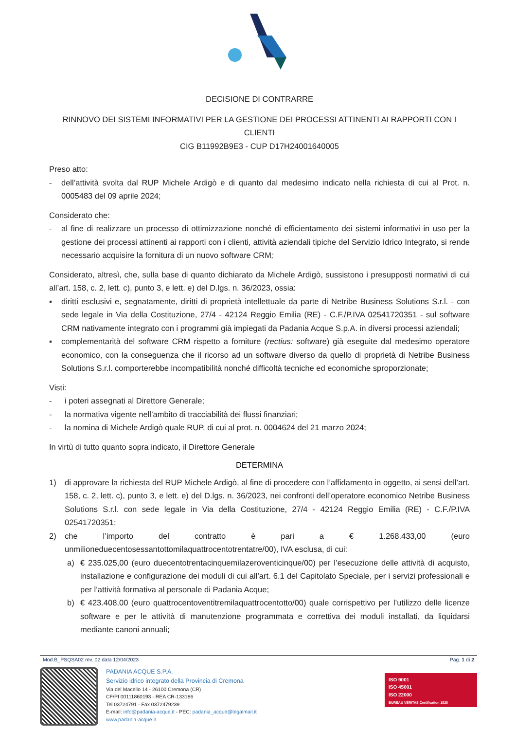DECISIONE DI CONTRARRE
RINNOVO DEI SISTEMI INFORMATIVI PER LA GESTIONE DEI PROCESSI ATTINENTI AI RAPPORTI CON I CLIENTI
CIG B11992B9E3 - CUP D17H24001640005
Preso atto:
- dell’attività svolta dal RUP Michele Ardigò e di quanto dal medesimo indicato nella richiesta di cui al Prot. n. 0005483 del 09 aprile 2024;
Considerato che:
- al fine di realizzare un processo di ottimizzazione nonché di efficientamento dei sistemi informativi in uso per la gestione dei processi attinenti ai rapporti con i clienti, attività aziendali tipiche del Servizio Idrico Integrato, si rende necessario acquisire la fornitura di un nuovo software CRM;
Considerato, altresì, che, sulla base di quanto dichiarato da Michele Ardigò, sussistono i presupposti normativi di cui all’art. 158, c. 2, lett. c), punto 3, e lett. e) del D.lgs. n. 36/2023, ossia:
▪ diritti esclusivi e, segnatamente, diritti di proprietà intellettuale da parte di Netribe Business Solutions S.r.l. - con sede legale in Via della Costituzione, 27/4 - 42124 Reggio Emilia (RE) - C.F./P.IVA 02541720351 - sul software CRM nativamente integrato con i programmi già impiegati da Padania Acque S.p.A. in diversi processi aziendali;
▪ complementarità del software CRM rispetto a forniture (rectius: software) già eseguite dal medesimo operatore economico, con la conseguenza che il ricorso ad un software diverso da quello di proprietà di Netribe Business Solutions S.r.l. comporterebbe incompatibilità nonché difficoltà tecniche ed economiche sproporzionate;
Visti:
- i poteri assegnati al Direttore Generale;
- la normativa vigente nell’ambito di tracciabilità dei flussi finanziari;
- la nomina di Michele Ardigò quale RUP, di cui al prot. n. 0004624 del 21 marzo 2024;
In virtù di tutto quanto sopra indicato, il Direttore Generale
DETERMINA
1) di approvare la richiesta del RUP Michele Ardigò, al fine di procedere con l’affidamento in oggetto, ai sensi dell’art. 158, c. 2, lett. c), punto 3, e lett. e) del D.lgs. n. 36/2023, nei confronti dell’operatore economico Netribe Business Solutions S.r.l. con sede legale in Via della Costituzione, 27/4 - 42124 Reggio Emilia (RE) - C.F./P.IVA 02541720351;
2) che l’importo del contratto è pari a € 1.268.433,00 (euro unmilioneduecentosessantottomilaquattrocentotrentatre/00), IVA esclusa, di cui:
a) € 235.025,00 (euro duecentotrentacinquemilazeroventicinque/00) per l’esecuzione delle attività di acquisto, installazione e configurazione dei moduli di cui all’art. 6.1 del Capitolato Speciale, per i servizi professionali e per l’attività formativa al personale di Padania Acque;
b) € 423.408,00 (euro quattrocentoventitremilaquattrocentotto/00) quale corrispettivo per l’utilizzo delle licenze software e per le attività di manutenzione programmata e correttiva dei moduli installati, da liquidarsi mediante canoni annuali;
Mod.B_PSQSA02 rev. 02 data 12/04/2023 Pag. 1 di 2
PADANIA ACQUE S.P.A.
Servizio idrico integrato della Provincia di Cremona
Via del Macello 14 - 26100 Cremona (CR)
CF/PI 00111860193 - REA CR-133186
Tel 03724791 - Fax 0372479239
E-mail: info@padania-acque.it - PEC: padania_acque@legalmail.it
www.padania-acque.it
ISO 9001
ISO 45001
ISO 22000
BUREAU VERITAS Certification 1828